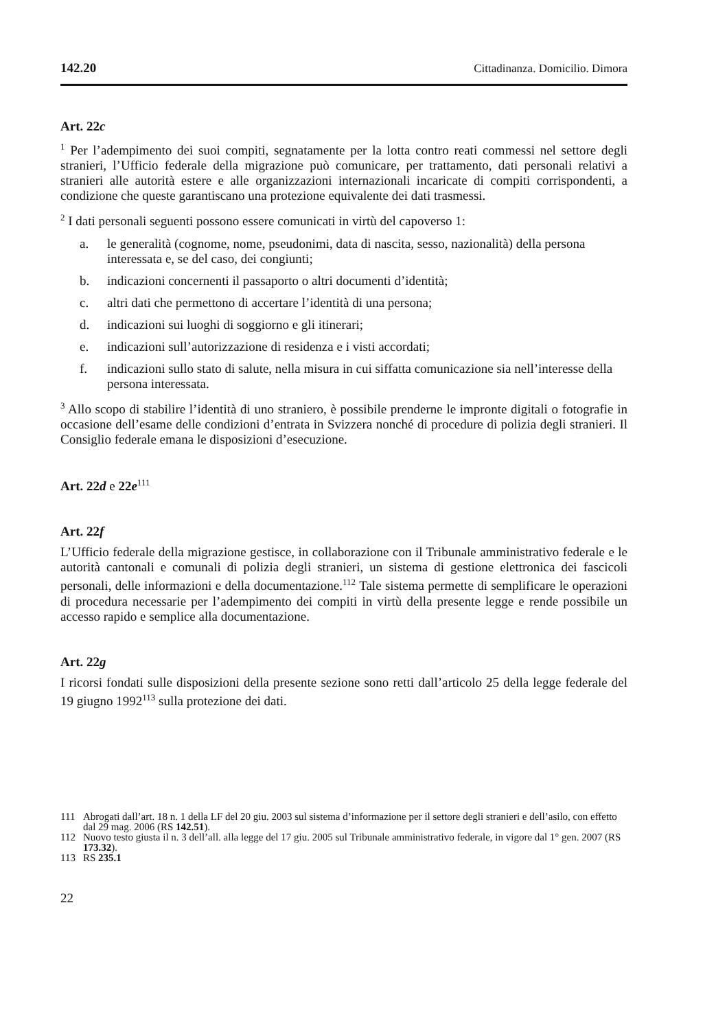142.20 Cittadinanza. Domicilio. Dimora
Art. 22c
<sup>1</sup> Per l’adempimento dei suoi compiti, segnatamente per la lotta contro reati commessi nel settore degli stranieri, l’Ufficio federale della migrazione può comunicare, per trattamento, dati personali relativi a stranieri alle autorità estere e alle organizzazioni internazionali incaricate di compiti corrispondenti, a condizione che queste garantiscano una protezione equivalente dei dati trasmessi.
<sup>2</sup> I dati personali seguenti possono essere comunicati in virtù del capoverso 1:
a. le generalità (cognome, nome, pseudonimi, data di nascita, sesso, nazionalità) della persona interessata e, se del caso, dei congiunti;
b. indicazioni concernenti il passaporto o altri documenti d’identità;
c. altri dati che permettono di accertare l’identità di una persona;
d. indicazioni sui luoghi di soggiorno e gli itinerari;
e. indicazioni sull’autorizzazione di residenza e i visti accordati;
f. indicazioni sullo stato di salute, nella misura in cui siffatta comunicazione sia nell’interesse della persona interessata.
<sup>3</sup> Allo scopo di stabilire l’identità di uno straniero, è possibile prenderne le impronte digitali o fotografie in occasione dell’esame delle condizioni d’entrata in Svizzera nonché di procedure di polizia degli stranieri. Il Consiglio federale emana le disposizioni d’esecuzione.
Art. 22d e 22e<sup>111</sup>
Art. 22f
L’Ufficio federale della migrazione gestisce, in collaborazione con il Tribunale amministrativo federale e le autorità cantonali e comunali di polizia degli stranieri, un sistema di gestione elettronica dei fascicoli personali, delle informazioni e della documentazione.<sup>112</sup> Tale sistema permette di semplificare le operazioni di procedura necessarie per l’adempimento dei compiti in virtù della presente legge e rende possibile un accesso rapido e semplice alla documentazione.
Art. 22g
I ricorsi fondati sulle disposizioni della presente sezione sono retti dall’articolo 25 della legge federale del 19 giugno 1992<sup>113</sup> sulla protezione dei dati.
111 Abrogati dall’art. 18 n. 1 della LF del 20 giu. 2003 sul sistema d’informazione per il settore degli stranieri e dell’asilo, con effetto dal 29 mag. 2006 (RS 142.51).
112 Nuovo testo giusta il n. 3 dell’all. alla legge del 17 giu. 2005 sul Tribunale amministrativo federale, in vigore dal 1° gen. 2007 (RS 173.32).
113 RS 235.1
22